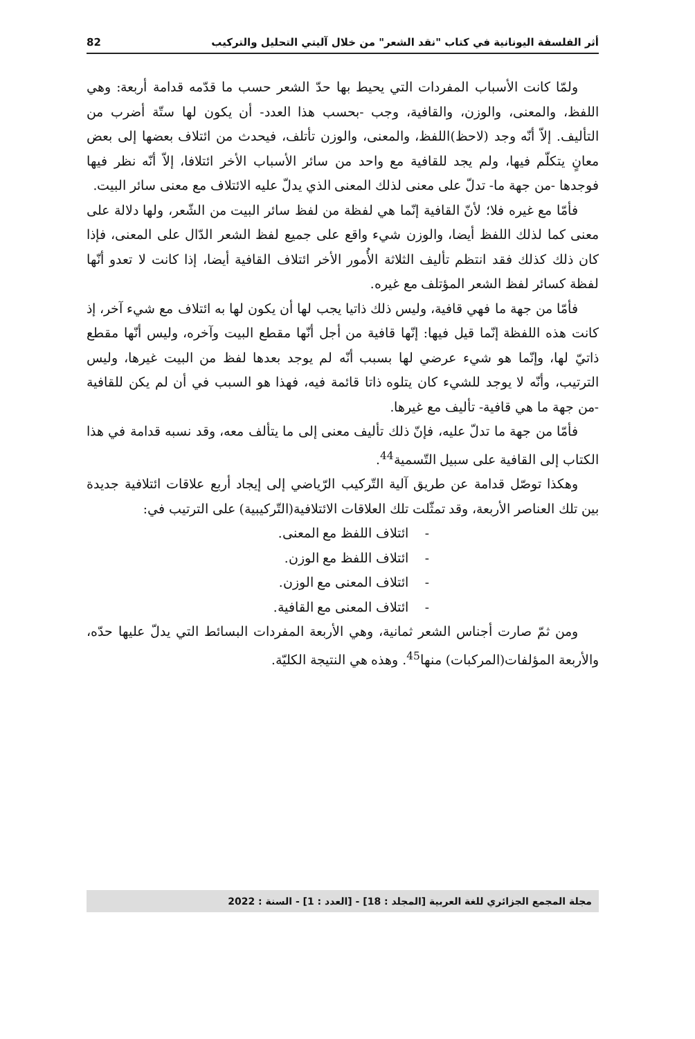أثر الفلسفة اليونانية في كتاب "نقد الشعر" من خلال آليتي التحليل والتركيب 82
ولمّا كانت الأسباب المفردات التي يحيط بها حدّ الشعر حسب ما قدّمه قدامة أربعة: وهي اللفظ، والمعنى، والوزن، والقافية، وجب -بحسب هذا العدد- أن يكون لها ستّة أضرب من التأليف. إلاّ أنّه وجد (لاحظ)اللفظ، والمعنى، والوزن تأتلف، فيحدث من ائتلاف بعضها إلى بعض معانٍ يتكلّم فيها، ولم يجد للقافية مع واحد من سائر الأسباب الأخر ائتلافا، إلاّ أنّه نظر فيها فوجدها -من جهة ما- تدلّ على معنى لذلك المعنى الذي يدلّ عليه الائتلاف مع معنى سائر البيت.
فأمّا مع غيره فلا؛ لأنّ القافية إنّما هي لفظة من لفظ سائر البيت من الشّعر، ولها دلالة على معنى كما لذلك اللفظ أيضا، والوزن شيء واقع على جميع لفظ الشعر الدّال على المعنى، فإذا كان ذلك كذلك فقد انتظم تأليف الثلاثة الأُمور الأخر ائتلاف القافية أيضا، إذا كانت لا تعدو أنّها لفظة كسائر لفظ الشعر المؤتلف مع غيره.
فأمّا من جهة ما فهي قافية، وليس ذلك ذاتيا يجب لها أن يكون لها به ائتلاف مع شيء آخر، إذ كانت هذه اللفظة إنّما قيل فيها: إنّها قافية من أجل أنّها مقطع البيت وآخره، وليس أنّها مقطع ذاتيّ لها، وإنّما هو شيء عرضي لها بسبب أنّه لم يوجد بعدها لفظ من البيت غيرها، وليس الترتيب، وأنّه لا يوجد للشيء كان يتلوه ذاتا قائمة فيه، فهذا هو السبب في أن لم يكن للقافية -من جهة ما هي قافية- تأليف مع غيرها.
فأمّا من جهة ما تدلّ عليه، فإنّ ذلك تأليف معنى إلى ما يتألف معه، وقد نسبه قدامة في هذا الكتاب إلى القافية على سبيل التّسمية<sup>44</sup>.
وهكذا توصّل قدامة عن طريق آلية التّركيب الرّياضي إلى إيجاد أربع علاقات ائتلافية جديدة بين تلك العناصر الأربعة، وقد تمثّلت تلك العلاقات الائتلافية(التّركيبية) على الترتيب في:
- ائتلاف اللفظ مع المعنى.
- ائتلاف اللفظ مع الوزن.
- ائتلاف المعنى مع الوزن.
- ائتلاف المعنى مع القافية.
ومن ثمّ صارت أجناس الشعر ثمانية، وهي الأربعة المفردات البسائط التي يدلّ عليها حدّه، والأربعة المؤلفات(المركبات) منها<sup>45</sup>. وهذه هي النتيجة الكليّة.
مجلة المجمع الجزائري للغة العربية [المجلد : 18] - [العدد : 1] - السنة : 2022